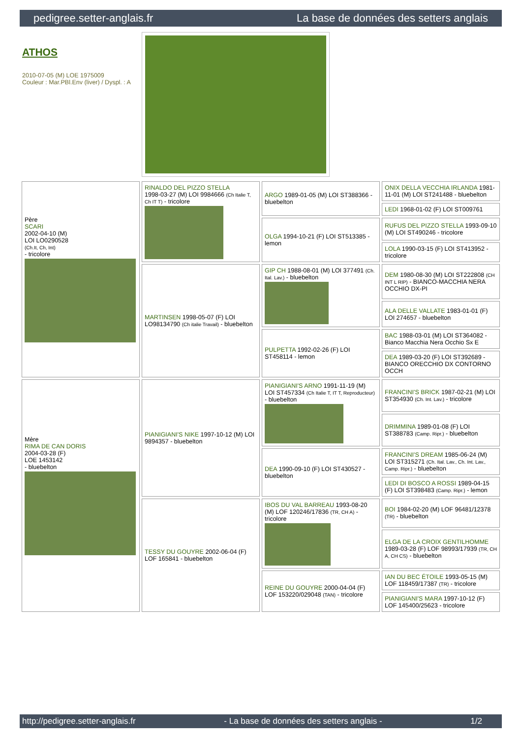pedigree.setter-anglais.fr La base de données des setters anglais
ATHOS
2010-07-05 (M) LOE 1975009
Couleur : Mar.PBl.Env (liver) / Dyspl. : A
| Père SCARI 2002-04-10 (M) LOI LO0290528 (Ch.It, Ch, Int) - tricolore | RINALDO DEL PIZZO STELLA 1998-03-27 (M) LOI 9984666 (Ch Italie T, Ch IT T) - tricolore | ARGO 1989-01-05 (M) LOI ST388366 - bluebelton | ONIX DELLA VECCHIA IRLANDA 1981-11-01 (M) LOI ST241488 - bluebelton |
| | | | LEDI 1968-01-02 (F) LOI ST009761 |
| | | OLGA 1994-10-21 (F) LOI ST513385 - lemon | RUFUS DEL PIZZO STELLA 1993-09-10 (M) LOI ST490246 - tricolore |
| | | | LOLA 1990-03-15 (F) LOI ST413952 - tricolore |
| | MARTINSEN 1998-05-07 (F) LOI LO98134790 (Ch italie Travail) - bluebelton | GIP CH 1988-08-01 (M) LOI 377491 (Ch. Ital. Lav.) - bluebelton | DEM 1980-08-30 (M) LOI ST222808 (CH INT L RIP) - BIANCO-MACCHIA NERA OCCHIO DX-PI |
| | | | ALA DELLE VALLATE 1983-01-01 (F) LOI 274657 - bluebelton |
| | | PULPETTA 1992-02-26 (F) LOI ST458114 - lemon | BAC 1988-03-01 (M) LOI ST364082 - Bianco Macchia Nera Occhio Sx E |
| | | | DEA 1989-03-20 (F) LOI ST392689 - BIANCO ORECCHIO DX CONTORNO OCCH |
| Mère RIMA DE CAN DORIS 2004-03-28 (F) LOE 1453142 - bluebelton | PIANIGIANI'S NIKE 1997-10-12 (M) LOI 9894357 - bluebelton | PIANIGIANI'S ARNO 1991-11-19 (M) LOI ST457334 (Ch Italie T, IT T, Reproducteur) - bluebelton | FRANCINI'S BRICK 1987-02-21 (M) LOI ST354930 (Ch. Int. Lav.) - tricolore |
| | | | DRIMMINA 1989-01-08 (F) LOI ST388783 (Camp. Ripr.) - bluebelton |
| | | DEA 1990-09-10 (F) LOI ST430527 - bluebelton | FRANCINI'S DREAM 1985-06-24 (M) LOI ST315271 (Ch. Ital. Lav., Ch. Int. Lav., Camp. Ripr.) - bluebelton |
| | | | LEDI DI BOSCO A ROSSI 1989-04-15 (F) LOI ST398483 (Camp. Ripr.) - lemon |
| | TESSY DU GOUYRE 2002-06-04 (F) LOF 165841 - bluebelton | IBOS DU VAL BARREAU 1993-08-20 (M) LOF 120246/17836 (TR, CH A) - tricolore | BOI 1984-02-20 (M) LOF 96481/12378 (TR) - bluebelton |
| | | | ELGA DE LA CROIX GENTILHOMME 1989-03-28 (F) LOF 98993/17939 (TR, CH A, CH CS) - bluebelton |
| | | REINE DU GOUYRE 2000-04-04 (F) LOF 153220/029048 (TAN) - tricolore | IAN DU BEC ÉTOILE 1993-05-15 (M) LOF 118459/17387 (TR) - tricolore |
| | | | PIANIGIANI'S MARA 1997-10-12 (F) LOF 145400/25623 - tricolore |
http://pedigree.setter-anglais.fr - La base de données des setters anglais - 1/2